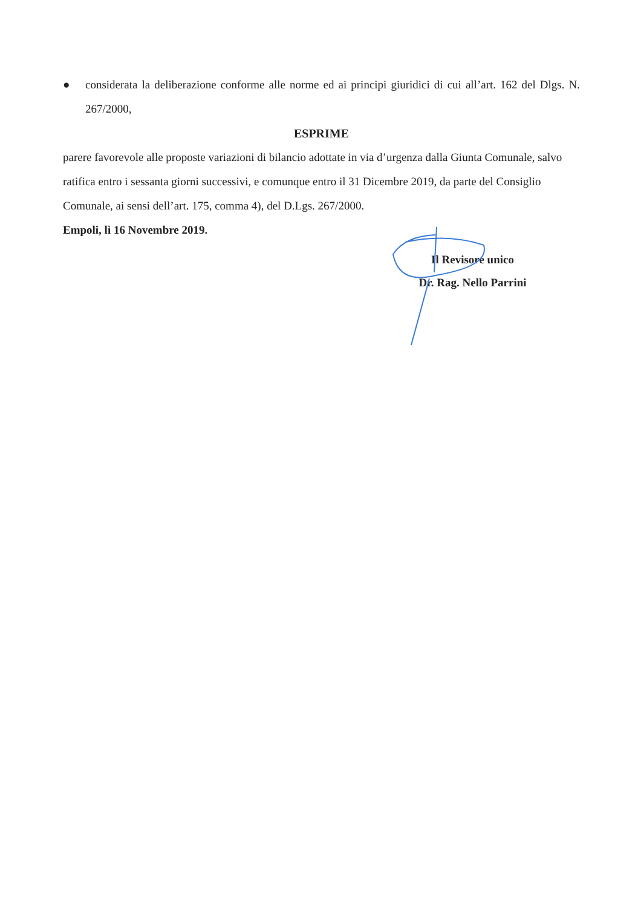● considerata la deliberazione conforme alle norme ed ai principi giuridici di cui all’art. 162 del Dlgs. N. 267/2000,
ESPRIME
parere favorevole alle proposte variazioni di bilancio adottate in via d’urgenza dalla Giunta Comunale, salvo ratifica entro i sessanta giorni successivi, e comunque entro il 31 Dicembre 2019, da parte del Consiglio Comunale, ai sensi dell’art. 175, comma 4), del D.Lgs. 267/2000.
Empoli, lì 16 Novembre 2019.
Il Revisore unico
Dr. Rag. Nello Parrini